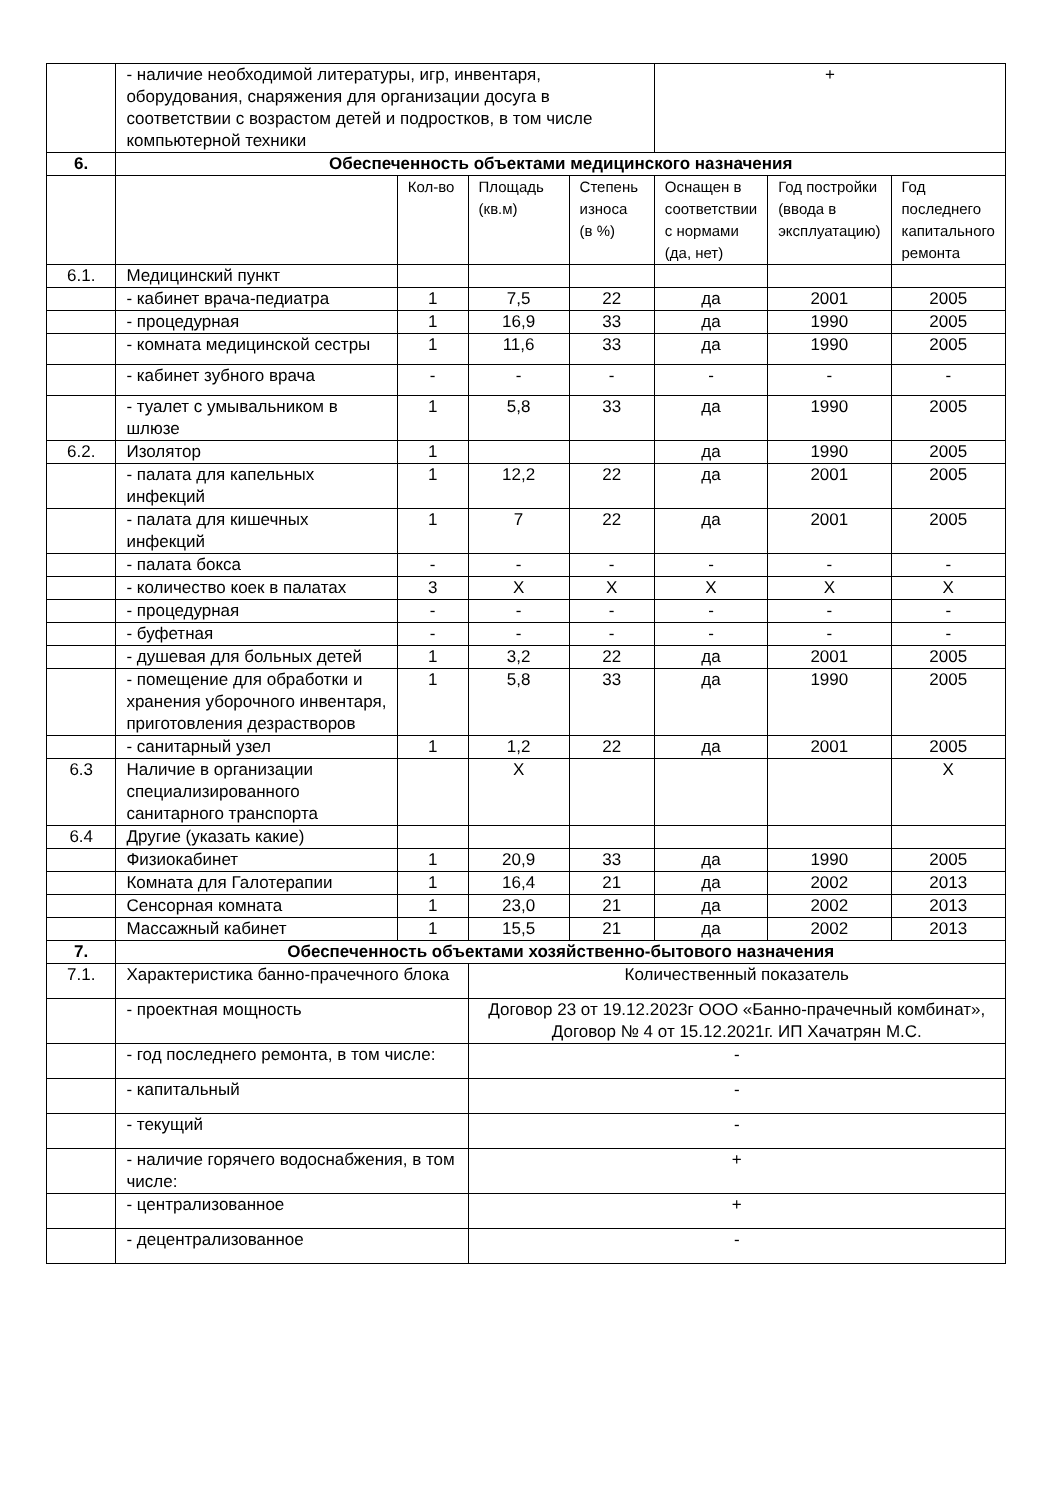| | - наличие необходимой литературы, игр, инвентаря, оборудования, снаряжения для организации досуга в соответствии с возрастом детей и подростков, в том числе компьютерной техники | | | | + | | |
| 6. | Обеспеченность объектами медицинского назначения | | | | | | |
| | | Кол-во | Площадь (кв.м) | Степень износа (в %) | Оснащен в соответствии с нормами (да, нет) | Год постройки (ввода в эксплуатацию) | Год последнего капитального ремонта |
| 6.1. | Медицинский пункт | | | | | | |
| | - кабинет врача-педиатра | 1 | 7,5 | 22 | да | 2001 | 2005 |
| | - процедурная | 1 | 16,9 | 33 | да | 1990 | 2005 |
| | - комната медицинской сестры | 1 | 11,6 | 33 | да | 1990 | 2005 |
| | - кабинет зубного врача | - | - | - | - | - | - |
| | - туалет с умывальником в шлюзе | 1 | 5,8 | 33 | да | 1990 | 2005 |
| 6.2. | Изолятор | 1 | | | да | 1990 | 2005 |
| | - палата для капельных инфекций | 1 | 12,2 | 22 | да | 2001 | 2005 |
| | - палата для кишечных инфекций | 1 | 7 | 22 | да | 2001 | 2005 |
| | - палата бокса | - | - | - | - | - | - |
| | - количество коек в палатах | 3 | X | X | X | X | X |
| | - процедурная | - | - | - | - | - | - |
| | - буфетная | - | - | - | - | - | - |
| | - душевая для больных детей | 1 | 3,2 | 22 | да | 2001 | 2005 |
| | - помещение для обработки и хранения уборочного инвентаря, приготовления дезрастворов | 1 | 5,8 | 33 | да | 1990 | 2005 |
| | - санитарный узел | 1 | 1,2 | 22 | да | 2001 | 2005 |
| 6.3 | Наличие в организации специализированного санитарного транспорта | | X | | | | X |
| 6.4 | Другие (указать какие) | | | | | | |
| | Физиокабинет | 1 | 20,9 | 33 | да | 1990 | 2005 |
| | Комната для Галотерапии | 1 | 16,4 | 21 | да | 2002 | 2013 |
| | Сенсорная комната | 1 | 23,0 | 21 | да | 2002 | 2013 |
| | Массажный кабинет | 1 | 15,5 | 21 | да | 2002 | 2013 |
| 7. | Обеспеченность объектами хозяйственно-бытового назначения | | | | | | |
| 7.1. | Характеристика банно-прачечного блока | | Количественный показатель | | | | |
| | - проектная мощность | | Договор 23 от 19.12.2023г ООО «Банно-прачечный комбинат», Договор № 4 от 15.12.2021г. ИП Хачатрян М.С. | | | | |
| | - год последнего ремонта, в том числе: | | - | | | | |
| | - капитальный | | - | | | | |
| | - текущий | | - | | | | |
| | - наличие горячего водоснабжения, в том числе: | | + | | | | |
| | - централизованное | | + | | | | |
| | - децентрализованное | | - | | | | |